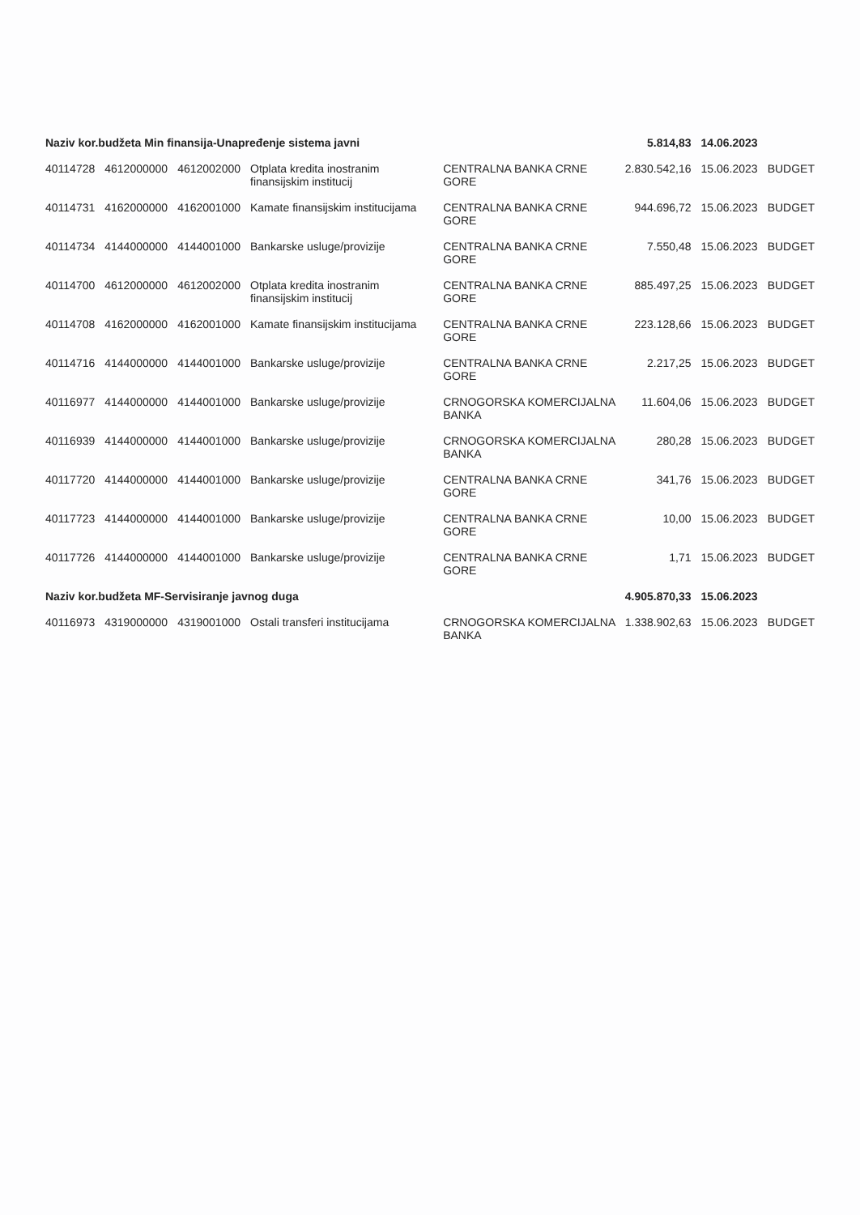| Naziv kor.budžeta Min finansija-Unapređenje sistema javni | | | | | 5.814,83 | 14.06.2023 | |
| --- | --- | --- | --- | --- | --- | --- | --- |
| 40114728 | 4612000000 | 4612002000 | Otplata kredita inostranim finansijskim institucij | CENTRALNA BANKA CRNE GORE | 2.830.542,16 | 15.06.2023 | BUDGET |
| 40114731 | 4162000000 | 4162001000 | Kamate finansijskim institucijama | CENTRALNA BANKA CRNE GORE | 944.696,72 | 15.06.2023 | BUDGET |
| 40114734 | 4144000000 | 4144001000 | Bankarske usluge/provizije | CENTRALNA BANKA CRNE GORE | 7.550,48 | 15.06.2023 | BUDGET |
| 40114700 | 4612000000 | 4612002000 | Otplata kredita inostranim finansijskim institucij | CENTRALNA BANKA CRNE GORE | 885.497,25 | 15.06.2023 | BUDGET |
| 40114708 | 4162000000 | 4162001000 | Kamate finansijskim institucijama | CENTRALNA BANKA CRNE GORE | 223.128,66 | 15.06.2023 | BUDGET |
| 40114716 | 4144000000 | 4144001000 | Bankarske usluge/provizije | CENTRALNA BANKA CRNE GORE | 2.217,25 | 15.06.2023 | BUDGET |
| 40116977 | 4144000000 | 4144001000 | Bankarske usluge/provizije | CRNOGORSKA KOMERCIJALNA BANKA | 11.604,06 | 15.06.2023 | BUDGET |
| 40116939 | 4144000000 | 4144001000 | Bankarske usluge/provizije | CRNOGORSKA KOMERCIJALNA BANKA | 280,28 | 15.06.2023 | BUDGET |
| 40117720 | 4144000000 | 4144001000 | Bankarske usluge/provizije | CENTRALNA BANKA CRNE GORE | 341,76 | 15.06.2023 | BUDGET |
| 40117723 | 4144000000 | 4144001000 | Bankarske usluge/provizije | CENTRALNA BANKA CRNE GORE | 10,00 | 15.06.2023 | BUDGET |
| 40117726 | 4144000000 | 4144001000 | Bankarske usluge/provizije | CENTRALNA BANKA CRNE GORE | 1,71 | 15.06.2023 | BUDGET |
| Naziv kor.budžeta MF-Servisiranje javnog duga | | | | | 4.905.870,33 | 15.06.2023 | |
| 40116973 | 4319000000 | 4319001000 | Ostali transferi institucijama | CRNOGORSKA KOMERCIJALNA BANKA | 1.338.902,63 | 15.06.2023 | BUDGET |